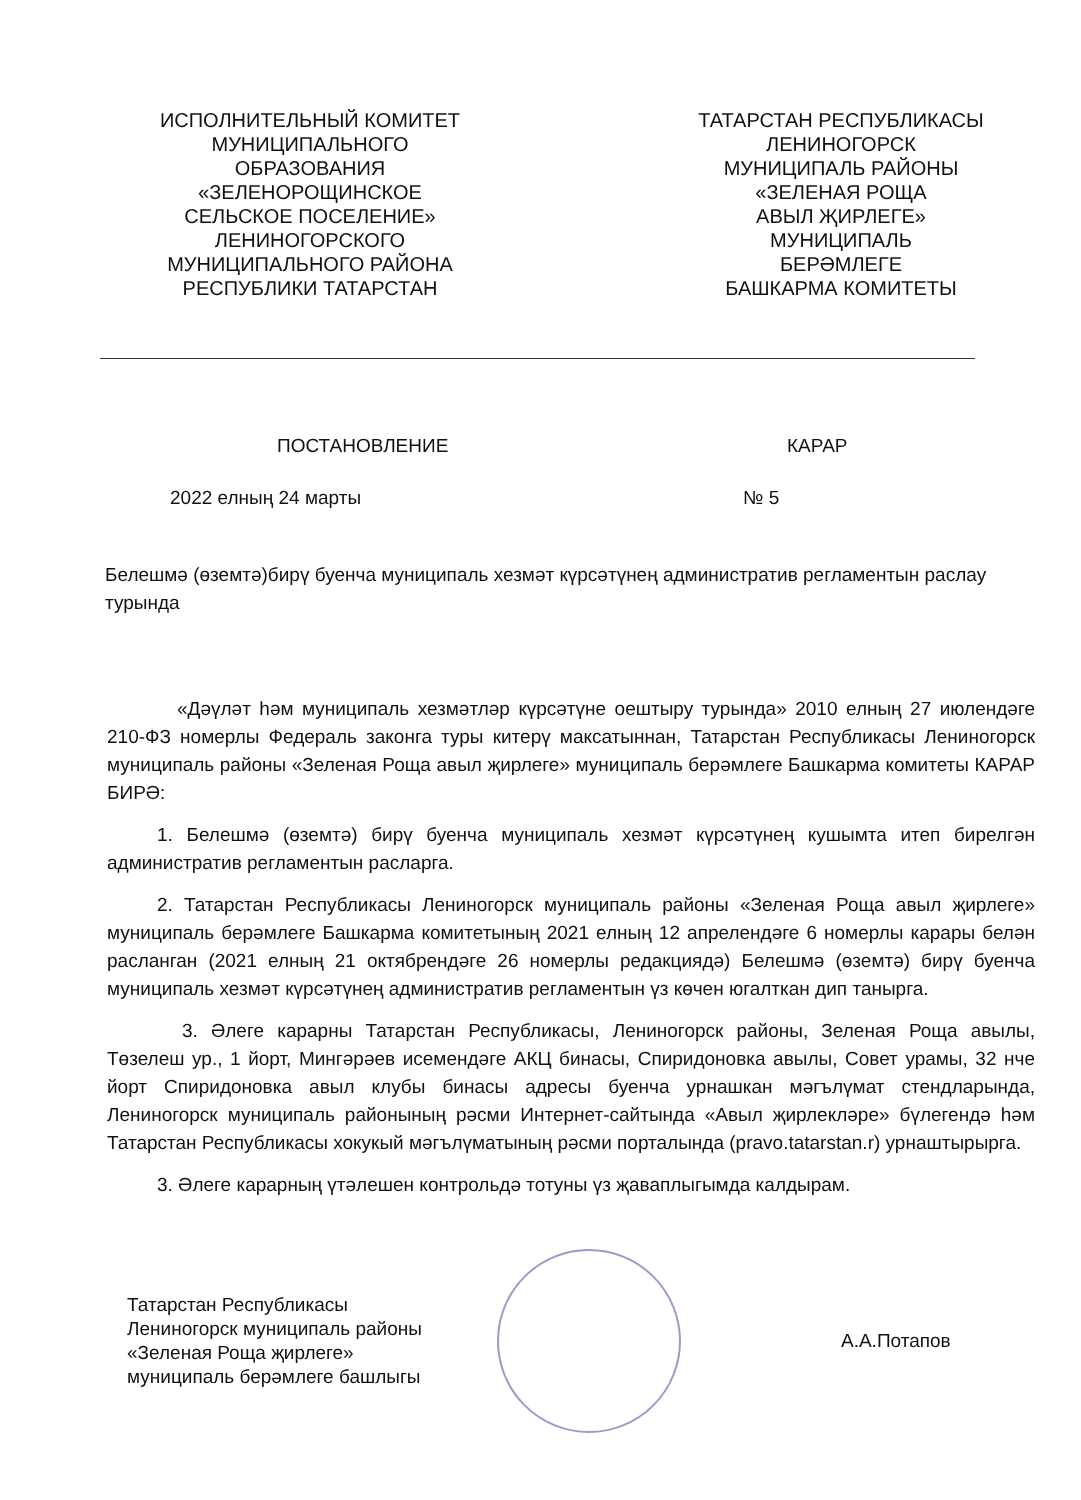ИСПОЛНИТЕЛЬНЫЙ КОМИТЕТ
МУНИЦИПАЛЬНОГО
ОБРАЗОВАНИЯ
«ЗЕЛЕНОРОЩИНСКОЕ
СЕЛЬСКОЕ ПОСЕЛЕНИЕ»
ЛЕНИНОГОРСКОГО
МУНИЦИПАЛЬНОГО РАЙОНА
РЕСПУБЛИКИ ТАТАРСТАН
ТАТАРСТАН РЕСПУБЛИКАСЫ
ЛЕНИНОГОРСК
МУНИЦИПАЛЬ РАЙОНЫ
«ЗЕЛЕНАЯ РОЩА
АВЫЛ ҖИРЛЕГЕ»
МУНИЦИПАЛЬ
БЕРӘМЛЕГЕ
БАШКАРМА КОМИТЕТЫ
ПОСТАНОВЛЕНИЕ КАРАР
2022 елның 24 марты № 5
Белешмә (өземтә)бирү буенча муниципаль хезмәт күрсәтүнең административ регламентын раслау турында
«Дәүләт һәм муниципаль хезмәтләр күрсәтүне оештыру турында» 2010 елның 27 июлендәге 210-ФЗ номерлы Федераль законга туры китерү максатыннан, Татарстан Республикасы Лениногорск муниципаль районы «Зеленая Роща авыл җирлеге» муниципаль берәмлеге Башкарма комитеты КАРАР БИРӘ:
1. Белешмә (өземтә) бирү буенча муниципаль хезмәт күрсәтүнең кушымта итеп бирелгән административ регламентын расларга.
2. Татарстан Республикасы Лениногорск муниципаль районы «Зеленая Роща авыл җирлеге» муниципаль берәмлеге Башкарма комитетының 2021 елның 12 апрелендәге 6 номерлы карары белән расланган (2021 елның 21 октябрендәге 26 номерлы редакциядә) Белешмә (өземтә) бирү буенча муниципаль хезмәт күрсәтүнең административ регламентын үз көчен югалткан дип танырга.
3. Әлеге карарны Татарстан Республикасы, Лениногорск районы, Зеленая Роща авылы, Төзелеш ур., 1 йорт, Мингәрәев исемендәге АКЦ бинасы, Спиридоновка авылы, Совет урамы, 32 нче йорт Спиридоновка авыл клубы бинасы адресы буенча урнашкан мәгълүмат стендларында, Лениногорск муниципаль районының рәсми Интернет-сайтында «Авыл җирлекләре» бүлегендә һәм Татарстан Республикасы хокукый мәгълүматының рәсми порталында (pravo.tatarstan.r) урнаштырырга.
3. Әлеге карарның үтәлешен контрольдә тотуны үз җаваплыгымда калдырам.
Татарстан Республикасы
Лениногорск муниципаль районы
«Зеленая Роща җирлеге»
муниципаль берәмлеге башлыгы
А.А.Потапов